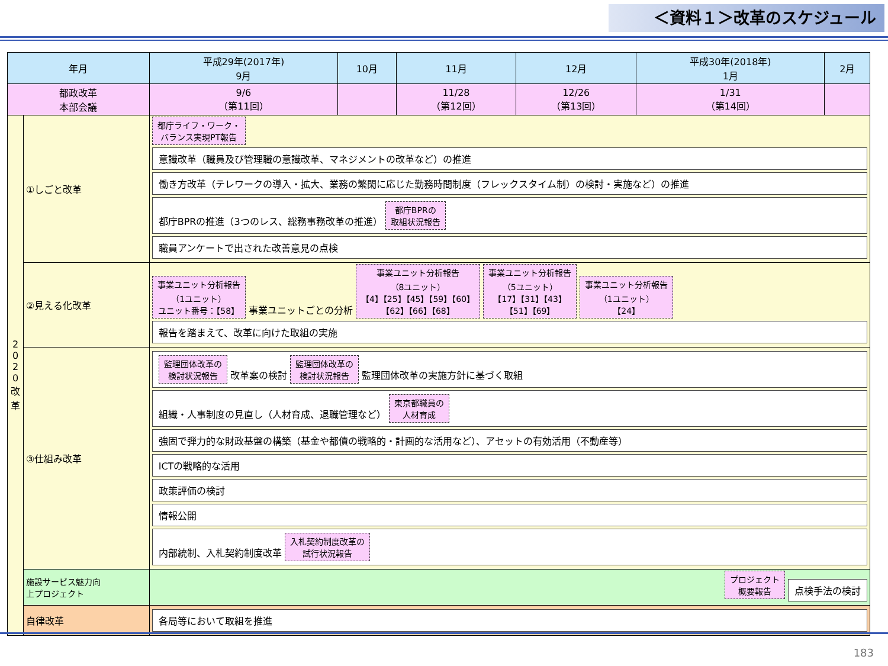＜資料１＞改革のスケジュール
| 年月 | | 平成29年(2017年) 9月 | 10月 | 11月 | 12月 | 平成30年(2018年) 1月 | 2月 |
| --- | --- | --- | --- | --- | --- | --- | --- |
| 都政改革 本部会議 | | 9/6 （第11回） | | 11/28 （第12回） | 12/26 （第13回） | 1/31 （第14回） | |
| 2 0 2 0 改 革 | ①しごと改革 | 都庁ライフ・ワーク・ バランス実現PT報告 意識改革（職員及び管理職の意識改革、マネジメントの改革など）の推進 働き方改革（テレワークの導入・拡大、業務の繁閑に応じた勤務時間制度（フレックスタイム制）の検討・実施など）の推進 都庁BPRの推進（3つのレス、総務事務改革の推進） 都庁BPRの 取組状況報告 職員アンケートで出された改善意見の点検 | | | | | |
| | ②見える化改革 | 事業ユニット分析報告 （1ユニット） ユニット番号：【58】 事業ユニットごとの分析 事業ユニット分析報告 （8ユニット） 【4】【25】【45】【59】【60】 【62】【66】【68】 事業ユニット分析報告 （5ユニット） 【17】【31】【43】 【51】【69】 事業ユニット分析報告 （1ユニット） 【24】 報告を踏まえて、改革に向けた取組の実施 | | | | | |
| | ③仕組み改革 | 監理団体改革の 検討状況報告 改革案の検討 監理団体改革の 検討状況報告 監理団体改革の実施方針に基づく取組 組織・人事制度の見直し（人材育成、退職管理など） 東京都職員の 人材育成 強固で弾力的な財政基盤の構築（基金や都債の戦略的・計画的な活用など）、アセットの有効活用（不動産等） ICTの戦略的な活用 政策評価の検討 情報公開 内部統制、入札契約制度改革 入札契約制度改革の 試行状況報告 | | | | | |
| | 施設サービス魅力向 上プロジェクト | プロジェクト 概要報告 点検手法の検討 | | | | | |
| | 自律改革 | 各局等において取組を推進 | | | | | |
183